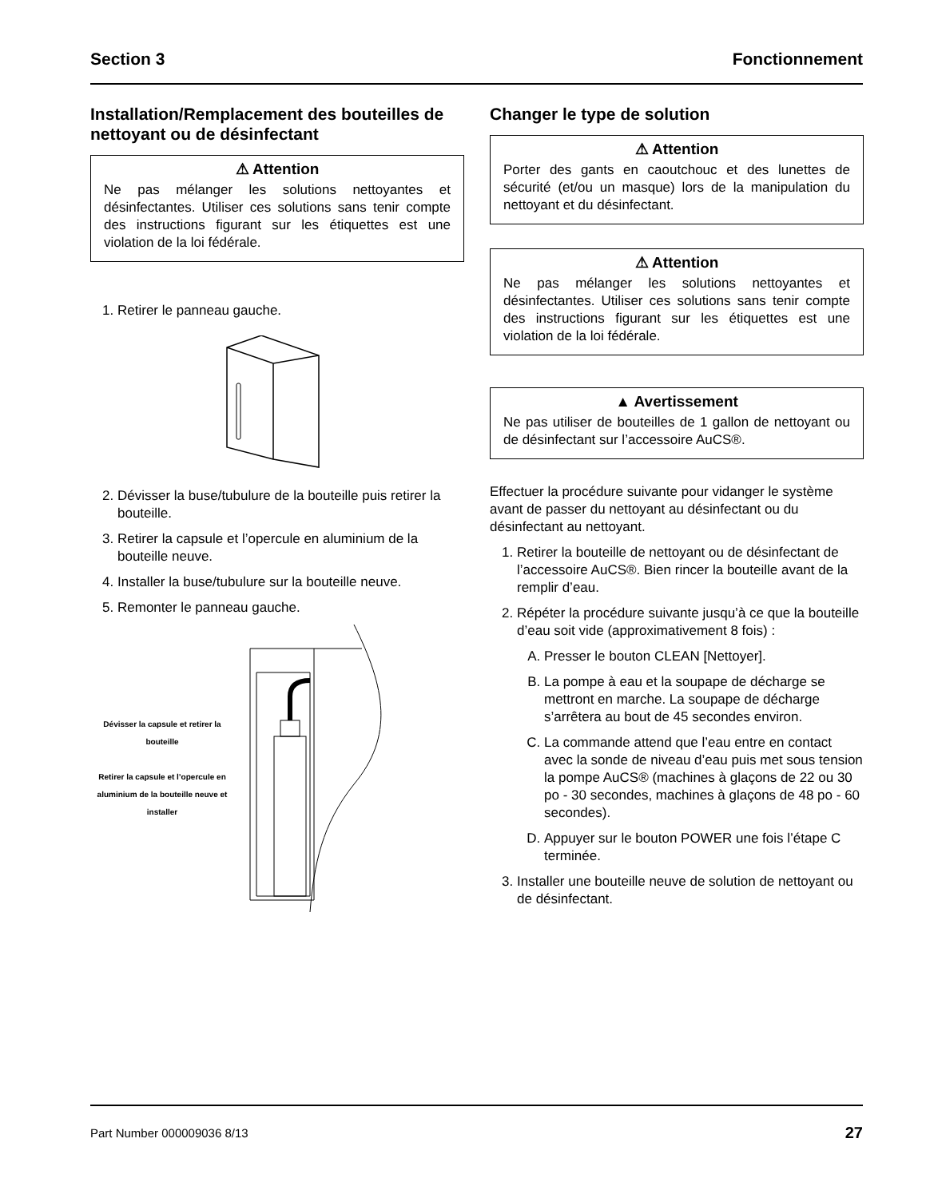Section 3 Fonctionnement
Installation/Remplacement des bouteilles de nettoyant ou de désinfectant
⚠ Attention
Ne pas mélanger les solutions nettoyantes et désinfectantes. Utiliser ces solutions sans tenir compte des instructions figurant sur les étiquettes est une violation de la loi fédérale.
1. Retirer le panneau gauche.
2. Dévisser la buse/tubulure de la bouteille puis retirer la bouteille.
3. Retirer la capsule et l’opercule en aluminium de la bouteille neuve.
4. Installer la buse/tubulure sur la bouteille neuve.
5. Remonter le panneau gauche.
Dévisser la capsule et retirer la bouteille
Retirer la capsule et l’opercule en aluminium de la bouteille neuve et installer
Changer le type de solution
⚠ Attention
Porter des gants en caoutchouc et des lunettes de sécurité (et/ou un masque) lors de la manipulation du nettoyant et du désinfectant.
⚠ Attention
Ne pas mélanger les solutions nettoyantes et désinfectantes. Utiliser ces solutions sans tenir compte des instructions figurant sur les étiquettes est une violation de la loi fédérale.
▲ Avertissement
Ne pas utiliser de bouteilles de 1 gallon de nettoyant ou de désinfectant sur l’accessoire AuCS®.
Effectuer la procédure suivante pour vidanger le système avant de passer du nettoyant au désinfectant ou du désinfectant au nettoyant.
1. Retirer la bouteille de nettoyant ou de désinfectant de l’accessoire AuCS®. Bien rincer la bouteille avant de la remplir d’eau.
2. Répéter la procédure suivante jusqu’à ce que la bouteille d’eau soit vide (approximativement 8 fois) :
A. Presser le bouton CLEAN [Nettoyer].
B. La pompe à eau et la soupape de décharge se mettront en marche. La soupape de décharge s’arrêtera au bout de 45 secondes environ.
C. La commande attend que l’eau entre en contact avec la sonde de niveau d’eau puis met sous tension la pompe AuCS® (machines à glaçons de 22 ou 30 po - 30 secondes, machines à glaçons de 48 po - 60 secondes).
D. Appuyer sur le bouton POWER une fois l’étape C terminée.
3. Installer une bouteille neuve de solution de nettoyant ou de désinfectant.
Part Number 000009036 8/13 27